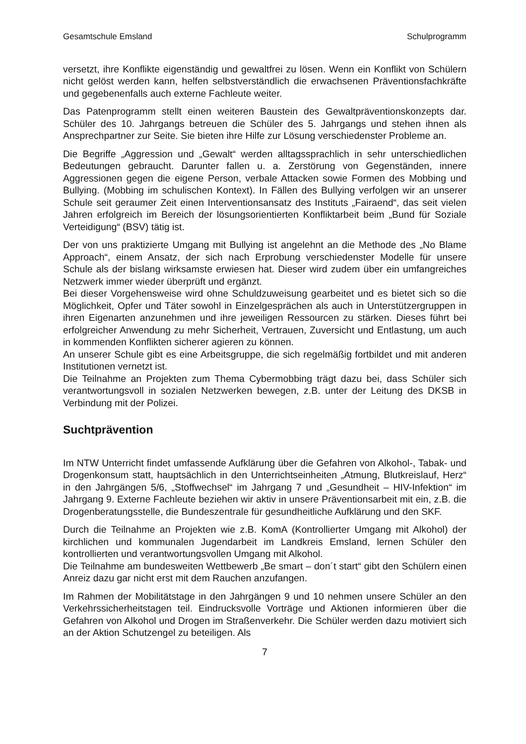Gesamtschule Emsland Schulprogramm
versetzt, ihre Konflikte eigenständig und gewaltfrei zu lösen. Wenn ein Konflikt von Schülern nicht gelöst werden kann, helfen selbstverständlich die erwachsenen Präventionsfachkräfte und gegebenenfalls auch externe Fachleute weiter.
Das Patenprogramm stellt einen weiteren Baustein des Gewaltpräventionskonzepts dar. Schüler des 10. Jahrgangs betreuen die Schüler des 5. Jahrgangs und stehen ihnen als Ansprechpartner zur Seite. Sie bieten ihre Hilfe zur Lösung verschiedenster Probleme an.
Die Begriffe „Aggression und „Gewalt“ werden alltagssprachlich in sehr unterschiedlichen Bedeutungen gebraucht. Darunter fallen u. a. Zerstörung von Gegenständen, innere Aggressionen gegen die eigene Person, verbale Attacken sowie Formen des Mobbing und Bullying. (Mobbing im schulischen Kontext). In Fällen des Bullying verfolgen wir an unserer Schule seit geraumer Zeit einen Interventionsansatz des Instituts „Fairaend“, das seit vielen Jahren erfolgreich im Bereich der lösungsorientierten Konfliktarbeit beim „Bund für Soziale Verteidigung“ (BSV) tätig ist.
Der von uns praktizierte Umgang mit Bullying ist angelehnt an die Methode des „No Blame Approach“, einem Ansatz, der sich nach Erprobung verschiedenster Modelle für unsere Schule als der bislang wirksamste erwiesen hat. Dieser wird zudem über ein umfangreiches Netzwerk immer wieder überprüft und ergänzt.
Bei dieser Vorgehensweise wird ohne Schuldzuweisung gearbeitet und es bietet sich so die Möglichkeit, Opfer und Täter sowohl in Einzelgesprächen als auch in Unterstützergruppen in ihren Eigenarten anzunehmen und ihre jeweiligen Ressourcen zu stärken. Dieses führt bei erfolgreicher Anwendung zu mehr Sicherheit, Vertrauen, Zuversicht und Entlastung, um auch in kommenden Konflikten sicherer agieren zu können.
An unserer Schule gibt es eine Arbeitsgruppe, die sich regelmäßig fortbildet und mit anderen Institutionen vernetzt ist.
Die Teilnahme an Projekten zum Thema Cybermobbing trägt dazu bei, dass Schüler sich verantwortungsvoll in sozialen Netzwerken bewegen, z.B. unter der Leitung des DKSB in Verbindung mit der Polizei.
Suchtprävention
Im NTW Unterricht findet umfassende Aufklärung über die Gefahren von Alkohol-, Tabak- und Drogenkonsum statt, hauptsächlich in den Unterrichtseinheiten „Atmung, Blutkreislauf, Herz“ in den Jahrgängen 5/6, „Stoffwechsel“ im Jahrgang 7 und „Gesundheit – HIV-Infektion“ im Jahrgang 9. Externe Fachleute beziehen wir aktiv in unsere Präventionsarbeit mit ein, z.B. die Drogenberatungsstelle, die Bundeszentrale für gesundheitliche Aufklärung und den SKF.
Durch die Teilnahme an Projekten wie z.B. KomA (Kontrollierter Umgang mit Alkohol) der kirchlichen und kommunalen Jugendarbeit im Landkreis Emsland, lernen Schüler den kontrollierten und verantwortungsvollen Umgang mit Alkohol.
Die Teilnahme am bundesweiten Wettbewerb „Be smart – don´t start“ gibt den Schülern einen Anreiz dazu gar nicht erst mit dem Rauchen anzufangen.
Im Rahmen der Mobilitätstage in den Jahrgängen 9 und 10 nehmen unsere Schüler an den Verkehrssicherheitstagen teil. Eindrucksvolle Vorträge und Aktionen informieren über die Gefahren von Alkohol und Drogen im Straßenverkehr. Die Schüler werden dazu motiviert sich an der Aktion Schutzengel zu beteiligen. Als
7